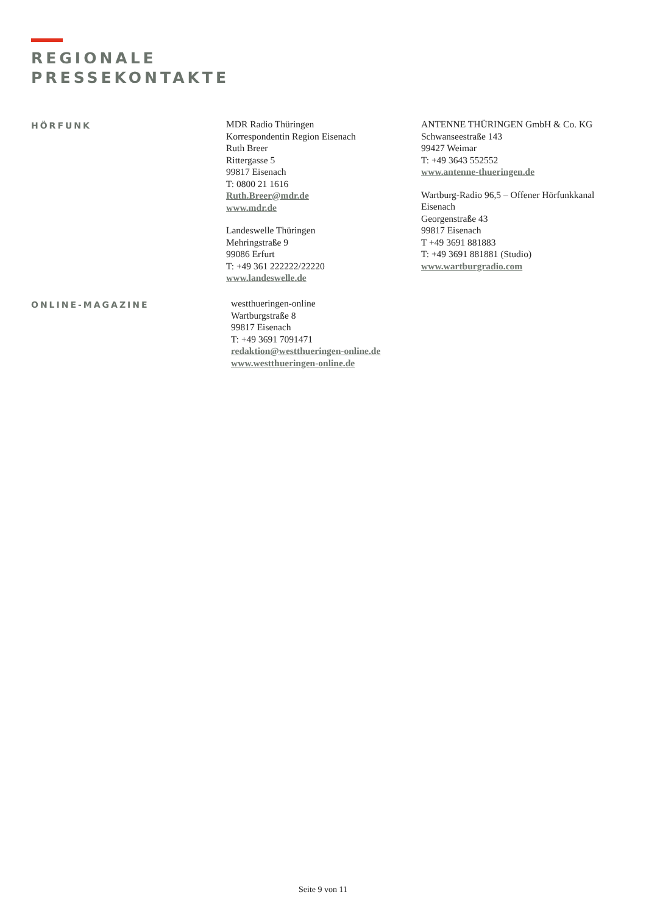REGIONALE
PRESSEKONTAKTE
HÖRFUNK
MDR Radio Thüringen
Korrespondentin Region Eisenach
Ruth Breer
Rittergasse 5
99817 Eisenach
T: 0800 21 1616
Ruth.Breer@mdr.de
www.mdr.de
Landeswelle Thüringen
Mehringstraße 9
99086 Erfurt
T: +49 361 222222/22220
www.landeswelle.de
ANTENNE THÜRINGEN GmbH & Co. KG
Schwanseestraße 143
99427 Weimar
T: +49 3643 552552
www.antenne-thueringen.de
Wartburg-Radio 96,5 – Offener Hörfunkkanal Eisenach
Georgenstraße 43
99817 Eisenach
T +49 3691 881883
T: +49 3691 881881 (Studio)
www.wartburgradio.com
ONLINE-MAGAZINE
westthueringen-online
Wartburgstraße 8
99817 Eisenach
T: +49 3691 7091471
redaktion@westthueringen-online.de
www.westthueringen-online.de
Seite 9 von 11